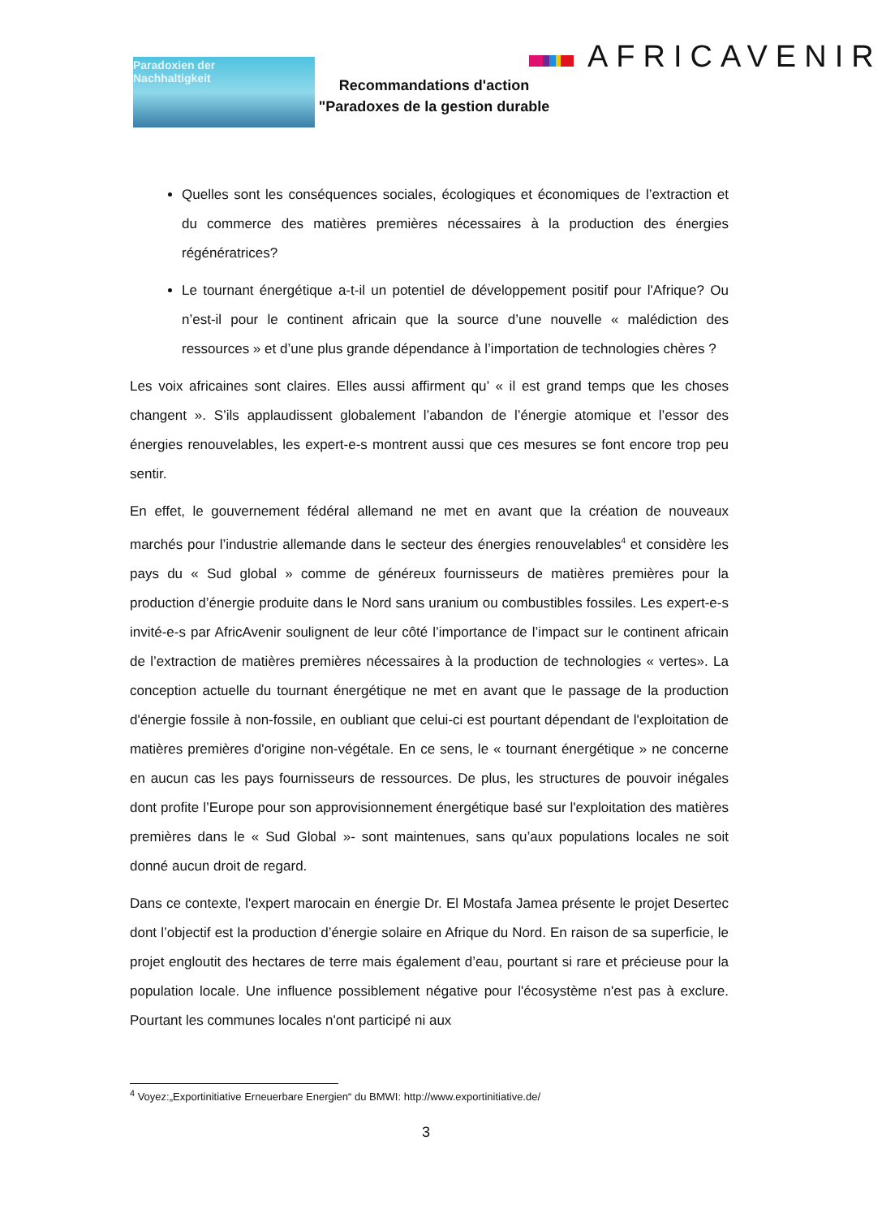Paradoxien der
Nachhaltigkeit
AFRICAVENIR
Recommandations d'action
"Paradoxes de la gestion durable
Quelles sont les conséquences sociales, écologiques et économiques de l’extraction et du commerce des matières premières nécessaires à la production des énergies régénératrices?
Le tournant énergétique a-t-il un potentiel de développement positif pour l'Afrique? Ou n’est-il pour le continent africain que la source d’une nouvelle « malédiction des ressources » et d’une plus grande dépendance à l’importation de technologies chères ?
Les voix africaines sont claires. Elles aussi affirment qu’ « il est grand temps que les choses changent ». S’ils applaudissent globalement l’abandon de l’énergie atomique et l’essor des énergies renouvelables, les expert-e-s montrent aussi que ces mesures se font encore trop peu sentir.
En effet, le gouvernement fédéral allemand ne met en avant que la création de nouveaux marchés pour l’industrie allemande dans le secteur des énergies renouvelables<sup>4</sup> et considère les pays du « Sud global » comme de généreux fournisseurs de matières premières pour la production d’énergie produite dans le Nord sans uranium ou combustibles fossiles. Les expert-e-s invité-e-s par AfricAvenir soulignent de leur côté l’importance de l’impact sur le continent africain de l’extraction de matières premières nécessaires à la production de technologies « vertes». La conception actuelle du tournant énergétique ne met en avant que le passage de la production d'énergie fossile à non-fossile, en oubliant que celui-ci est pourtant dépendant de l'exploitation de matières premières d'origine non-végétale. En ce sens, le « tournant énergétique » ne concerne en aucun cas les pays fournisseurs de ressources. De plus, les structures de pouvoir inégales dont profite l’Europe pour son approvisionnement énergétique basé sur l'exploitation des matières premières dans le « Sud Global »- sont maintenues, sans qu’aux populations locales ne soit donné aucun droit de regard.
Dans ce contexte, l'expert marocain en énergie Dr. El Mostafa Jamea présente le projet Desertec dont l’objectif est la production d’énergie solaire en Afrique du Nord. En raison de sa superficie, le projet engloutit des hectares de terre mais également d’eau, pourtant si rare et précieuse pour la population locale. Une influence possiblement négative pour l'écosystème n'est pas à exclure. Pourtant les communes locales n'ont participé ni aux
<sup>4</sup> Voyez:„Exportinitiative Erneuerbare Energien“ du BMWI: http://www.exportinitiative.de/
3